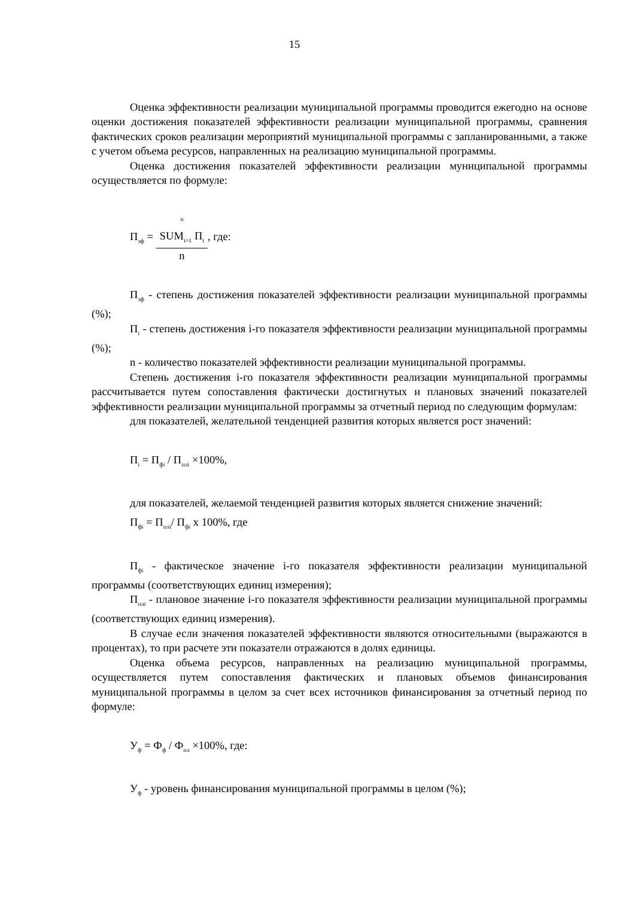15
Оценка эффективности реализации муниципальной программы проводится ежегодно на основе оценки достижения показателей эффективности реализации муниципальной программы, сравнения фактических сроков реализации мероприятий муниципальной программы с запланированными, а также с учетом объема ресурсов, направленных на реализацию муниципальной программы.
Оценка достижения показателей эффективности реализации муниципальной программы осуществляется по формуле:
П<sub>эф</sub> =
<sup>n</sup>
SUM<sub>i=1</sub> П<sub>i</sub>
n
, где:
П<sub>эф</sub> - степень достижения показателей эффективности реализации муниципальной программы (%);
П<sub>i</sub> - степень достижения i-го показателя эффективности реализации муниципальной программы (%);
n - количество показателей эффективности реализации муниципальной программы.
Степень достижения i-го показателя эффективности реализации муниципальной программы рассчитывается путем сопоставления фактически достигнутых и плановых значений показателей эффективности реализации муниципальной программы за отчетный период по следующим формулам:
для показателей, желательной тенденцией развития которых является рост значений:
П<sub>i</sub> = П<sub>фi</sub> / П<sub>плi</sub> ×100%,
для показателей, желаемой тенденцией развития которых является снижение значений:
П<sub>фi</sub> = П<sub>плi</sub>/ П<sub>фi</sub> х 100%, где
П<sub>фi</sub> - фактическое значение i-го показателя эффективности реализации муниципальной программы (соответствующих единиц измерения);
П<sub>плi</sub> - плановое значение i-го показателя эффективности реализации муниципальной программы (соответствующих единиц измерения).
В случае если значения показателей эффективности являются относительными (выражаются в процентах), то при расчете эти показатели отражаются в долях единицы.
Оценка объема ресурсов, направленных на реализацию муниципальной программы, осуществляется путем сопоставления фактических и плановых объемов финансирования муниципальной программы в целом за счет всех источников финансирования за отчетный период по формуле:
У<sub>ф</sub> = Ф<sub>ф</sub> / Ф<sub>пл</sub> ×100%, где:
У<sub>ф</sub> - уровень финансирования муниципальной программы в целом (%);